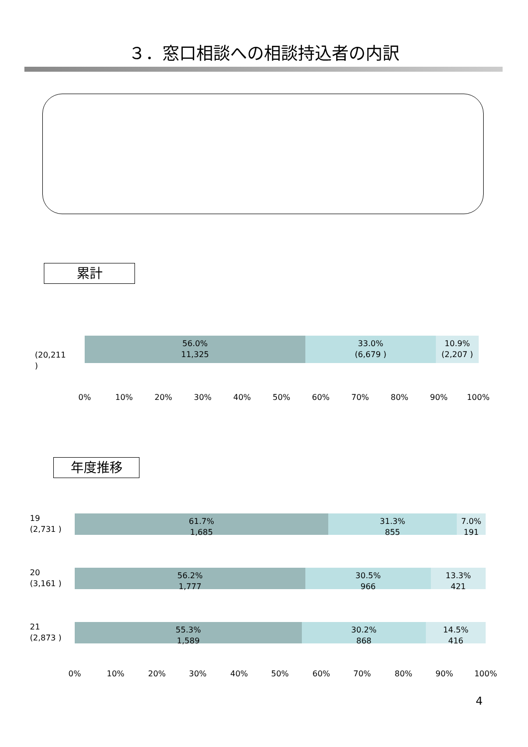３．窓口相談への相談持込者の内訳
累計
(20,211 )
56.0%
11,325
33.0%
(6,679 )
10.9%
(2,207 )
0% 10% 20% 30% 40% 50% 60% 70% 80% 90% 100%
年度推移
19
(2,731 )
61.7%
1,685
31.3%
855
7.0%
191
20
(3,161 )
56.2%
1,777
30.5%
966
13.3%
421
21
(2,873 )
55.3%
1,589
30.2%
868
14.5%
416
0% 10% 20% 30% 40% 50% 60% 70% 80% 90% 100%
4